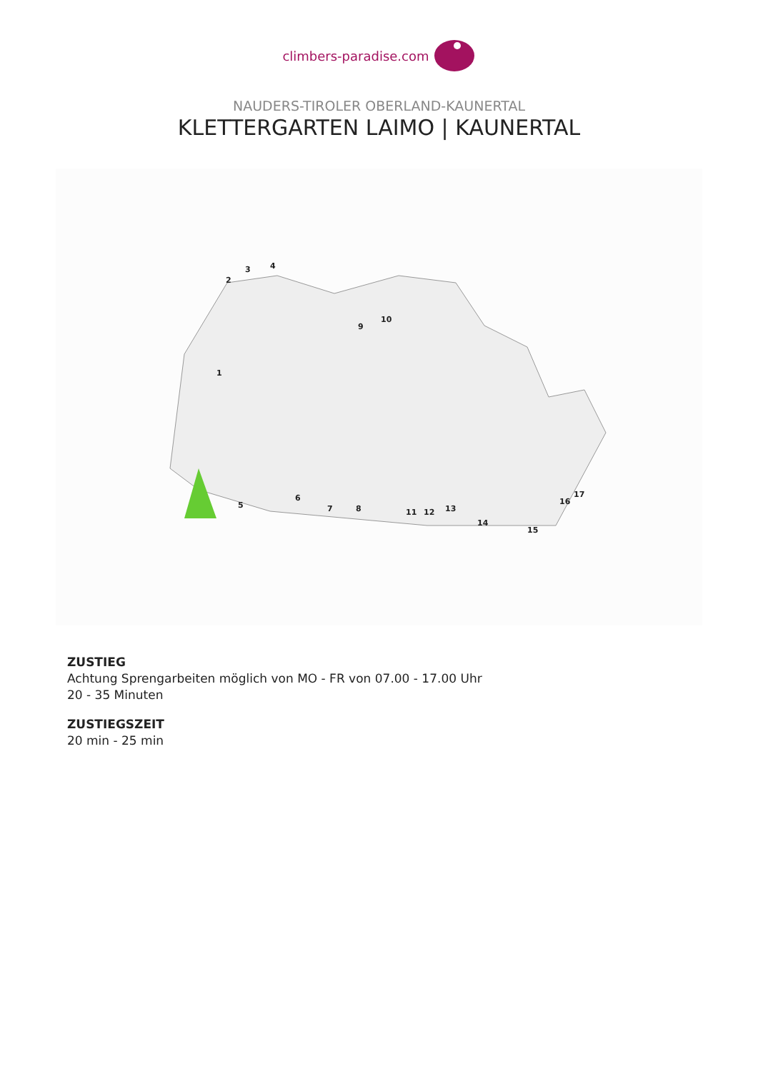climbers-paradise.com
NAUDERS-TIROLER OBERLAND-KAUNERTAL
KLETTERGARTEN LAIMO | KAUNERTAL
1
2
3
4
5
6
7
8
9
10
11
12
13
14
15
16
17
ZUSTIEG
Achtung Sprengarbeiten möglich von MO - FR von 07.00 - 17.00 Uhr
20 - 35 Minuten
ZUSTIEGSZEIT
20 min - 25 min